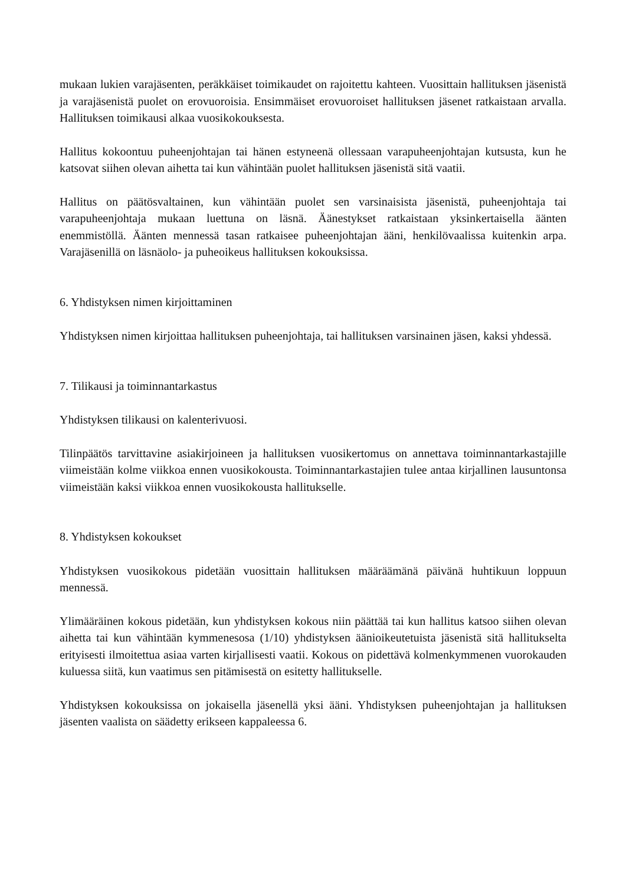mukaan lukien varajäsenten, peräkkäiset toimikaudet on rajoitettu kahteen. Vuosittain hallituksen jäsenistä ja varajäsenistä puolet on erovuoroisia. Ensimmäiset erovuoroiset hallituksen jäsenet ratkaistaan arvalla. Hallituksen toimikausi alkaa vuosikokouksesta.
Hallitus kokoontuu puheenjohtajan tai hänen estyneenä ollessaan varapuheenjohtajan kutsusta, kun he katsovat siihen olevan aihetta tai kun vähintään puolet hallituksen jäsenistä sitä vaatii.
Hallitus on päätösvaltainen, kun vähintään puolet sen varsinaisista jäsenistä, puheenjohtaja tai varapuheenjohtaja mukaan luettuna on läsnä. Äänestykset ratkaistaan yksinkertaisella äänten enemmistöllä. Äänten mennessä tasan ratkaisee puheenjohtajan ääni, henkilövaalissa kuitenkin arpa. Varajäsenillä on läsnäolo- ja puheoikeus hallituksen kokouksissa.
6. Yhdistyksen nimen kirjoittaminen
Yhdistyksen nimen kirjoittaa hallituksen puheenjohtaja, tai hallituksen varsinainen jäsen, kaksi yhdessä.
7. Tilikausi ja toiminnantarkastus
Yhdistyksen tilikausi on kalenterivuosi.
Tilinpäätös tarvittavine asiakirjoineen ja hallituksen vuosikertomus on annettava toiminnantarkastajille viimeistään kolme viikkoa ennen vuosikokousta. Toiminnantarkastajien tulee antaa kirjallinen lausuntonsa viimeistään kaksi viikkoa ennen vuosikokousta hallitukselle.
8. Yhdistyksen kokoukset
Yhdistyksen vuosikokous pidetään vuosittain hallituksen määräämänä päivänä huhtikuun loppuun mennessä.
Ylimääräinen kokous pidetään, kun yhdistyksen kokous niin päättää tai kun hallitus katsoo siihen olevan aihetta tai kun vähintään kymmenesosa (1/10) yhdistyksen äänioikeutetuista jäsenistä sitä hallitukselta erityisesti ilmoitettua asiaa varten kirjallisesti vaatii. Kokous on pidettävä kolmenkymmenen vuorokauden kuluessa siitä, kun vaatimus sen pitämisestä on esitetty hallitukselle.
Yhdistyksen kokouksissa on jokaisella jäsenellä yksi ääni. Yhdistyksen puheenjohtajan ja hallituksen jäsenten vaalista on säädetty erikseen kappaleessa 6.